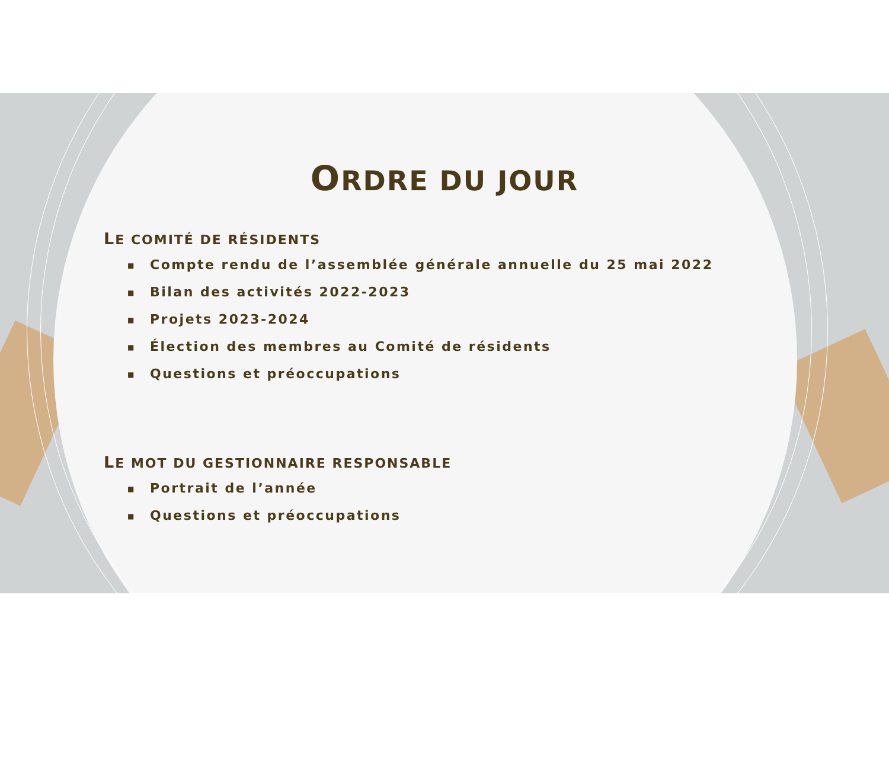ORDRE DU JOUR
LE COMITÉ DE RÉSIDENTS
■ Compte rendu de l’assemblée générale annuelle du 25 mai 2022
■ Bilan des activités 2022-2023
■ Projets 2023-2024
■ Élection des membres au Comité de résidents
■ Questions et préoccupations
LE MOT DU GESTIONNAIRE RESPONSABLE
■ Portrait de l’année
■ Questions et préoccupations